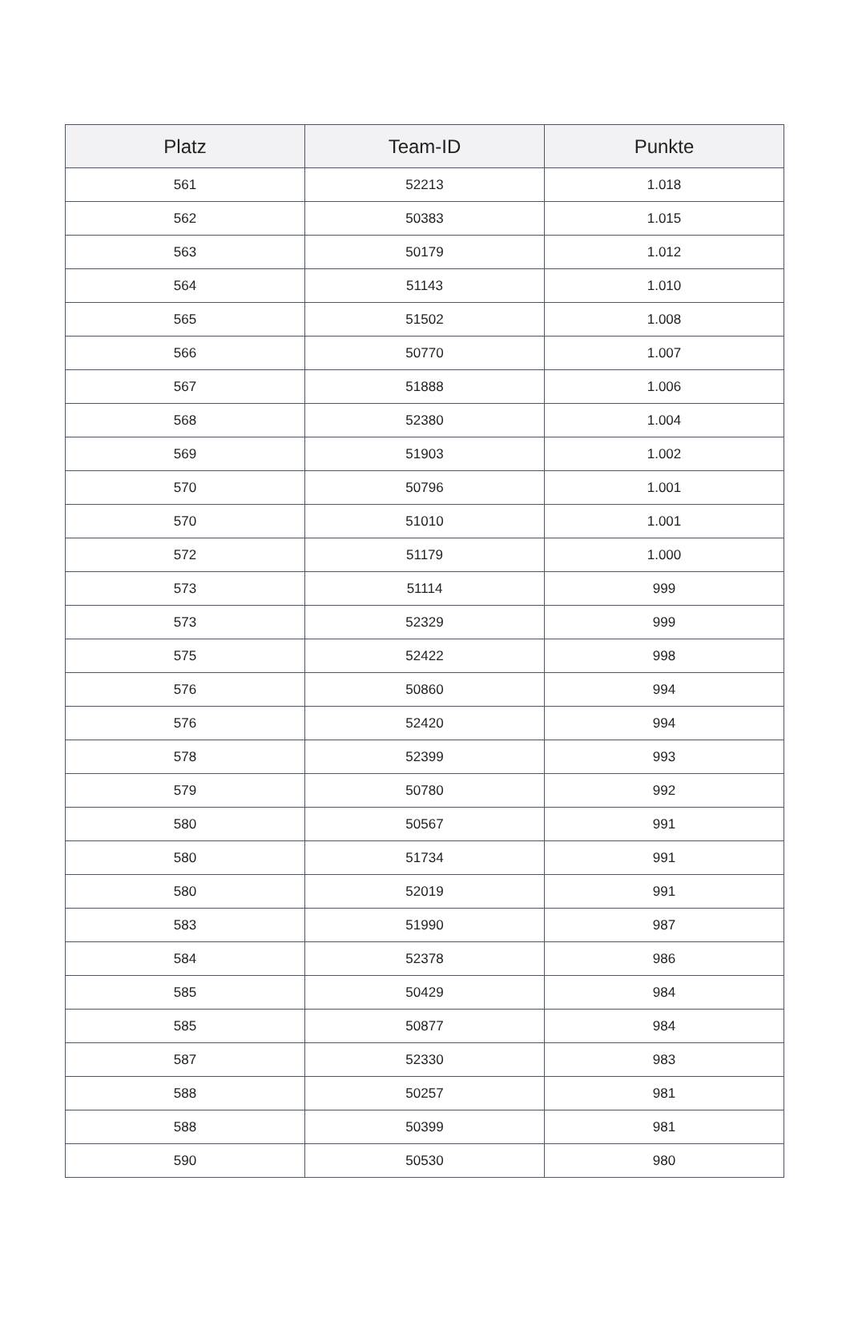| Platz | Team-ID | Punkte |
| --- | --- | --- |
| 561 | 52213 | 1.018 |
| 562 | 50383 | 1.015 |
| 563 | 50179 | 1.012 |
| 564 | 51143 | 1.010 |
| 565 | 51502 | 1.008 |
| 566 | 50770 | 1.007 |
| 567 | 51888 | 1.006 |
| 568 | 52380 | 1.004 |
| 569 | 51903 | 1.002 |
| 570 | 50796 | 1.001 |
| 570 | 51010 | 1.001 |
| 572 | 51179 | 1.000 |
| 573 | 51114 | 999 |
| 573 | 52329 | 999 |
| 575 | 52422 | 998 |
| 576 | 50860 | 994 |
| 576 | 52420 | 994 |
| 578 | 52399 | 993 |
| 579 | 50780 | 992 |
| 580 | 50567 | 991 |
| 580 | 51734 | 991 |
| 580 | 52019 | 991 |
| 583 | 51990 | 987 |
| 584 | 52378 | 986 |
| 585 | 50429 | 984 |
| 585 | 50877 | 984 |
| 587 | 52330 | 983 |
| 588 | 50257 | 981 |
| 588 | 50399 | 981 |
| 590 | 50530 | 980 |